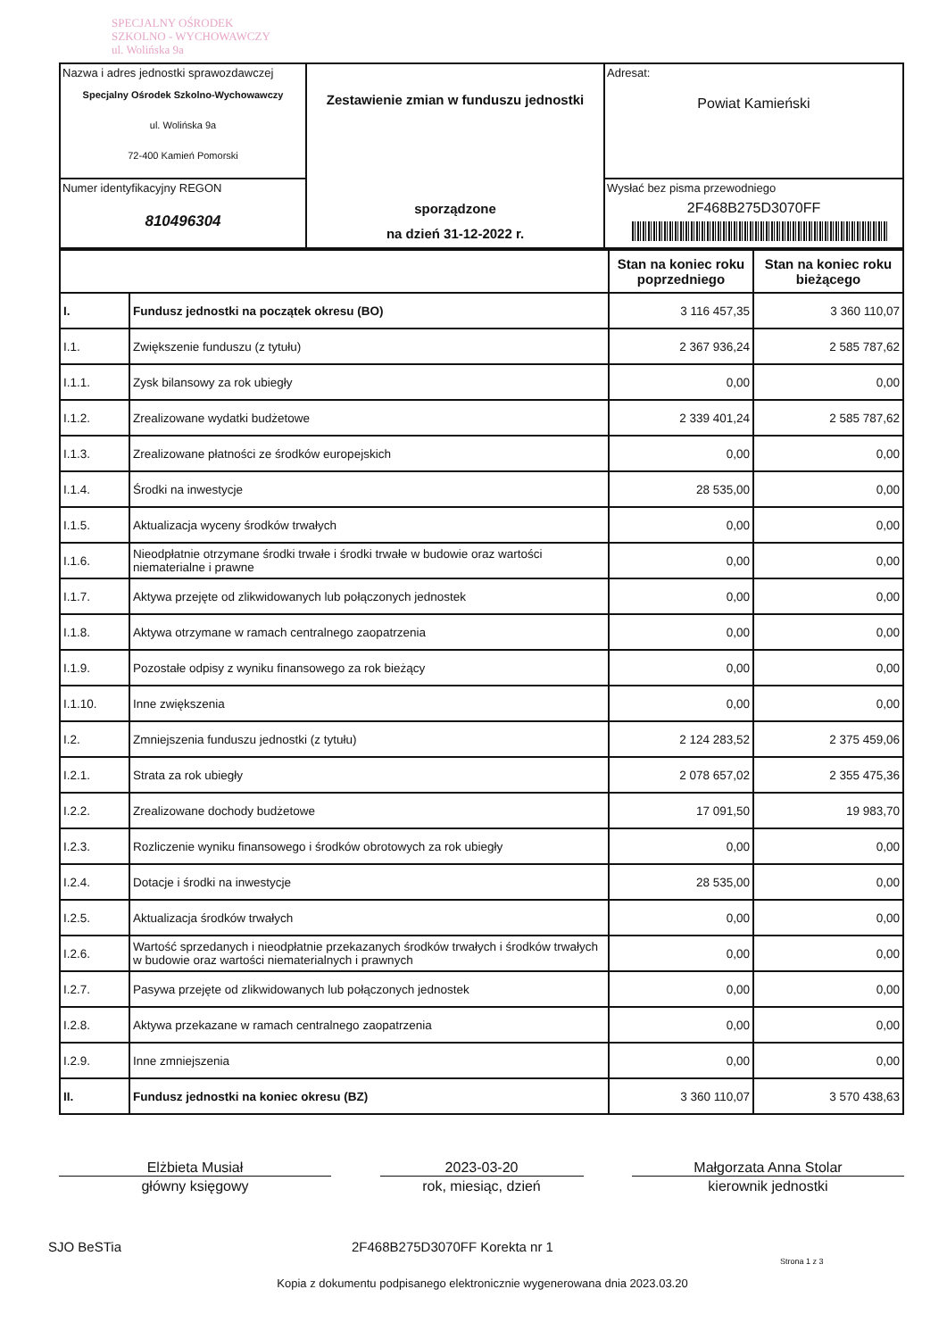SPECJALNY OŚRODEK
SZKOLNO - WYCHOWAWCZY
ul. Wolińska 9a
| Nazwa i adres jednostki sprawozdawczej Specjalny Ośrodek Szkolno-Wychowawczy ul. Wolińska 9a 72-400 Kamień Pomorski | Zestawienie zmian w funduszu jednostki sporządzone na dzień 31-12-2022 r. | Adresat: Powiat Kamieński |
| Numer identyfikacyjny REGON 810496304 | | Wysłać bez pisma przewodniego 2F468B275D3070FF |
| | | Stan na koniec roku poprzedniego | Stan na koniec roku bieżącego |
| I. | Fundusz jednostki na początek okresu (BO) | 3 116 457,35 | 3 360 110,07 |
| I.1. | Zwiększenie funduszu (z tytułu) | 2 367 936,24 | 2 585 787,62 |
| I.1.1. | Zysk bilansowy za rok ubiegły | 0,00 | 0,00 |
| I.1.2. | Zrealizowane wydatki budżetowe | 2 339 401,24 | 2 585 787,62 |
| I.1.3. | Zrealizowane płatności ze środków europejskich | 0,00 | 0,00 |
| I.1.4. | Środki na inwestycje | 28 535,00 | 0,00 |
| I.1.5. | Aktualizacja wyceny środków trwałych | 0,00 | 0,00 |
| I.1.6. | Nieodpłatnie otrzymane środki trwałe i środki trwałe w budowie oraz wartości niematerialne i prawne | 0,00 | 0,00 |
| I.1.7. | Aktywa przejęte od zlikwidowanych lub połączonych jednostek | 0,00 | 0,00 |
| I.1.8. | Aktywa otrzymane w ramach centralnego zaopatrzenia | 0,00 | 0,00 |
| I.1.9. | Pozostałe odpisy z wyniku finansowego za rok bieżący | 0,00 | 0,00 |
| I.1.10. | Inne zwiększenia | 0,00 | 0,00 |
| I.2. | Zmniejszenia funduszu jednostki (z tytułu) | 2 124 283,52 | 2 375 459,06 |
| I.2.1. | Strata za rok ubiegły | 2 078 657,02 | 2 355 475,36 |
| I.2.2. | Zrealizowane dochody budżetowe | 17 091,50 | 19 983,70 |
| I.2.3. | Rozliczenie wyniku finansowego i środków obrotowych za rok ubiegły | 0,00 | 0,00 |
| I.2.4. | Dotacje i środki na inwestycje | 28 535,00 | 0,00 |
| I.2.5. | Aktualizacja środków trwałych | 0,00 | 0,00 |
| I.2.6. | Wartość sprzedanych i nieodpłatnie przekazanych środków trwałych i środków trwałych w budowie oraz wartości niematerialnych i prawnych | 0,00 | 0,00 |
| I.2.7. | Pasywa przejęte od zlikwidowanych lub połączonych jednostek | 0,00 | 0,00 |
| I.2.8. | Aktywa przekazane w ramach centralnego zaopatrzenia | 0,00 | 0,00 |
| I.2.9. | Inne zmniejszenia | 0,00 | 0,00 |
| II. | Fundusz jednostki na koniec okresu (BZ) | 3 360 110,07 | 3 570 438,63 |
Elżbieta Musiał
główny księgowy
2023-03-20
rok, miesiąc, dzień
Małgorzata Anna Stolar
kierownik jednostki
SJO BeSTia 2F468B275D3070FF Korekta nr 1 Strona 1 z 3
Kopia z dokumentu podpisanego elektronicznie wygenerowana dnia 2023.03.20